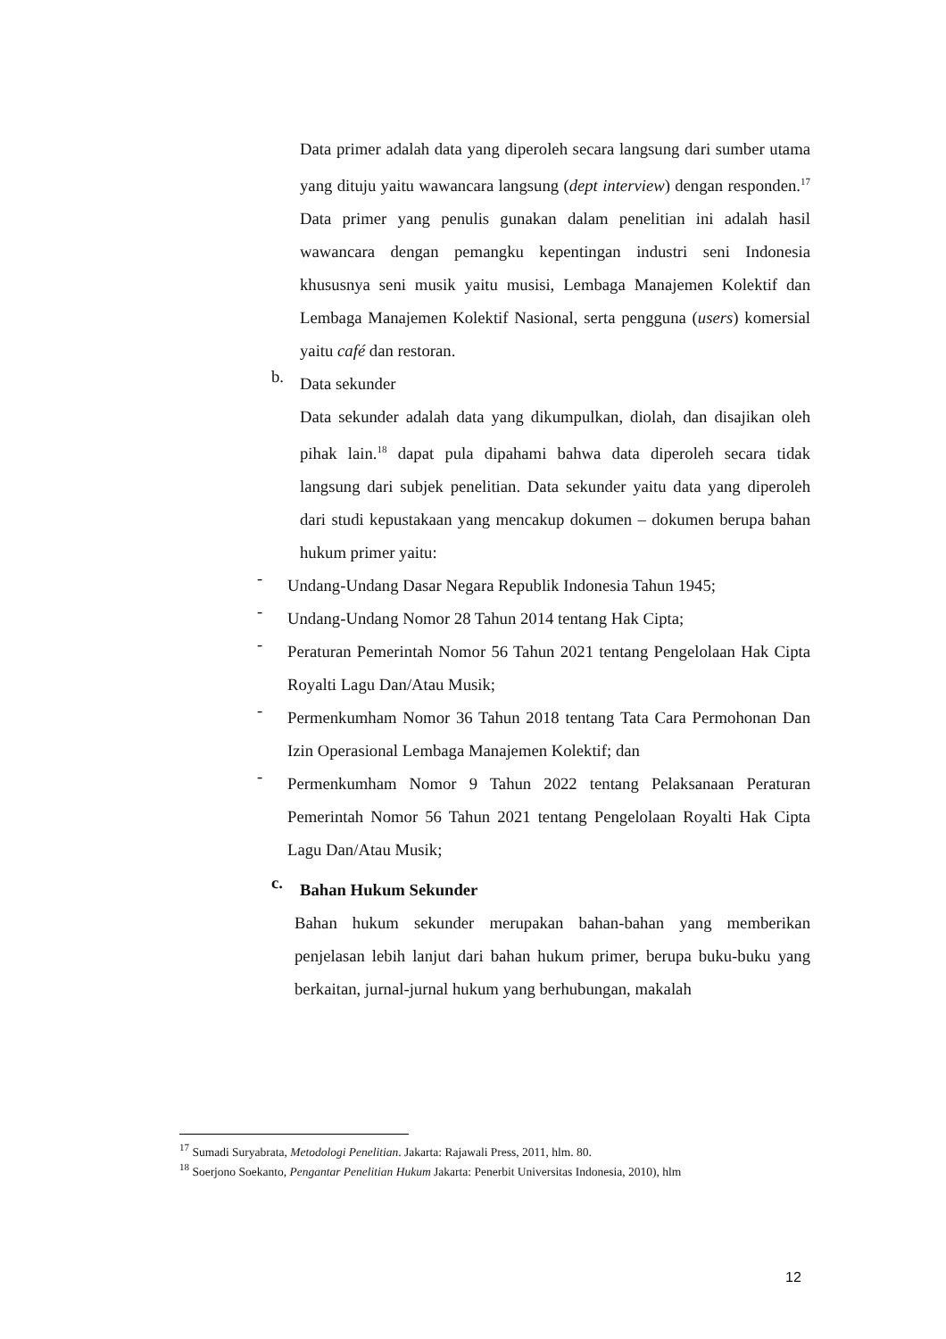Data primer adalah data yang diperoleh secara langsung dari sumber utama yang dituju yaitu wawancara langsung (dept interview) dengan responden.<sup>17</sup> Data primer yang penulis gunakan dalam penelitian ini adalah hasil wawancara dengan pemangku kepentingan industri seni Indonesia khususnya seni musik yaitu musisi, Lembaga Manajemen Kolektif dan Lembaga Manajemen Kolektif Nasional, serta pengguna (users) komersial yaitu café dan restoran.
b.
Data sekunder
Data sekunder adalah data yang dikumpulkan, diolah, dan disajikan oleh pihak lain.<sup>18</sup> dapat pula dipahami bahwa data diperoleh secara tidak langsung dari subjek penelitian. Data sekunder yaitu data yang diperoleh dari studi kepustakaan yang mencakup dokumen – dokumen berupa bahan hukum primer yaitu:
-
Undang-Undang Dasar Negara Republik Indonesia Tahun 1945;
-
Undang-Undang Nomor 28 Tahun 2014 tentang Hak Cipta;
-
Peraturan Pemerintah Nomor 56 Tahun 2021 tentang Pengelolaan Hak Cipta Royalti Lagu Dan/Atau Musik;
-
Permenkumham Nomor 36 Tahun 2018 tentang Tata Cara Permohonan Dan Izin Operasional Lembaga Manajemen Kolektif; dan
-
Permenkumham Nomor 9 Tahun 2022 tentang Pelaksanaan Peraturan Pemerintah Nomor 56 Tahun 2021 tentang Pengelolaan Royalti Hak Cipta Lagu Dan/Atau Musik;
c.
Bahan Hukum Sekunder
Bahan hukum sekunder merupakan bahan-bahan yang memberikan penjelasan lebih lanjut dari bahan hukum primer, berupa buku-buku yang berkaitan, jurnal-jurnal hukum yang berhubungan, makalah
<sup>17</sup> Sumadi Suryabrata, Metodologi Penelitian. Jakarta: Rajawali Press, 2011, hlm. 80.
<sup>18</sup> Soerjono Soekanto, Pengantar Penelitian Hukum Jakarta: Penerbit Universitas Indonesia, 2010), hlm
12